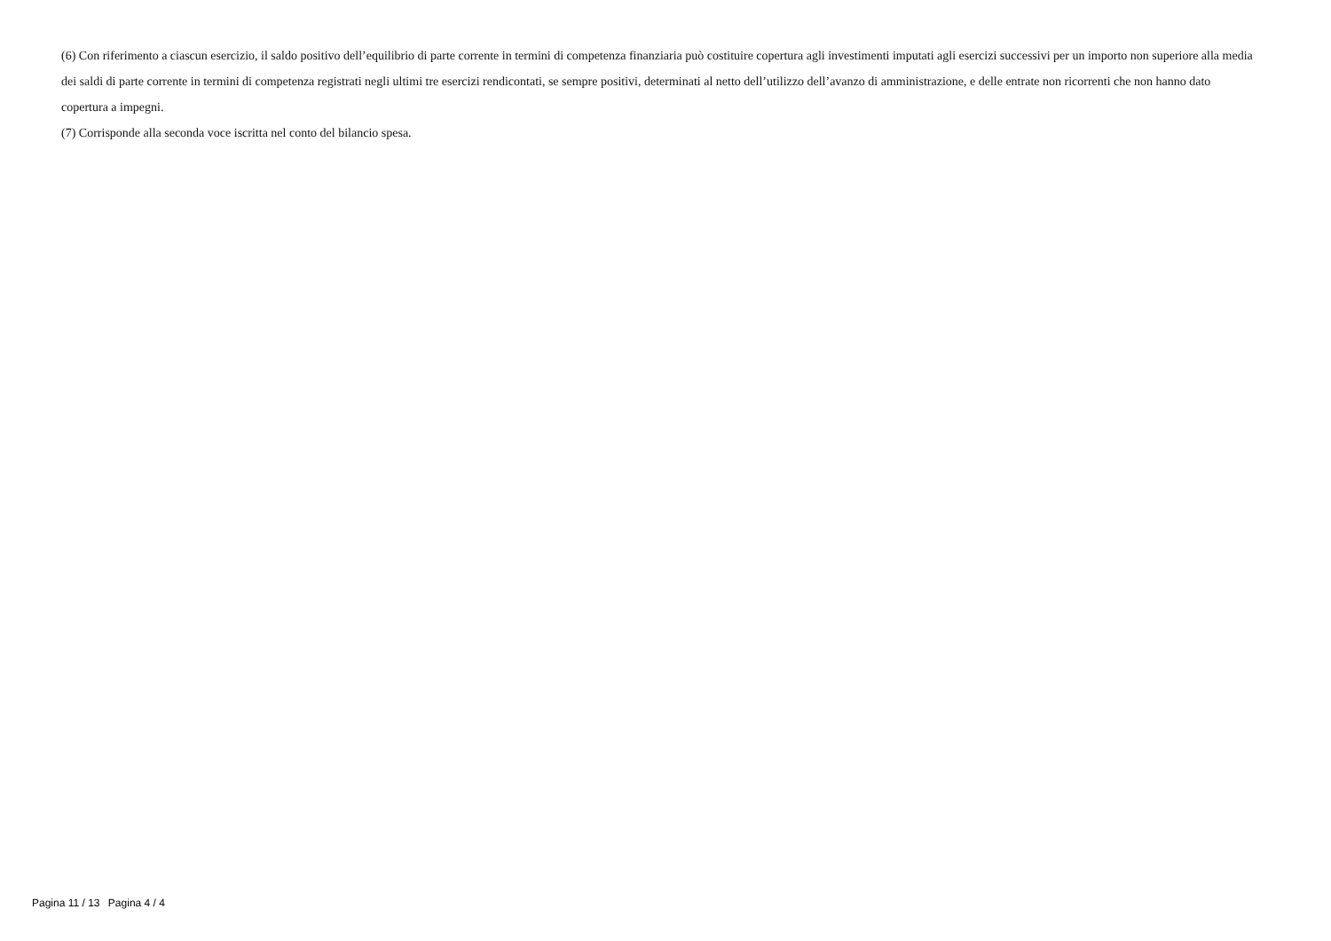(6) Con riferimento a ciascun esercizio, il saldo positivo dell’equilibrio di parte corrente in termini di competenza finanziaria può costituire copertura agli investimenti imputati agli esercizi successivi per un importo non superiore alla media dei saldi di parte corrente in termini di competenza registrati negli ultimi tre esercizi rendicontati, se sempre positivi, determinati al netto dell’utilizzo dell’avanzo di amministrazione, e delle entrate non ricorrenti che non hanno dato copertura a impegni.
(7) Corrisponde alla seconda voce iscritta nel conto del bilancio spesa.
Pagina 11 / 13 Pagina 4 / 4